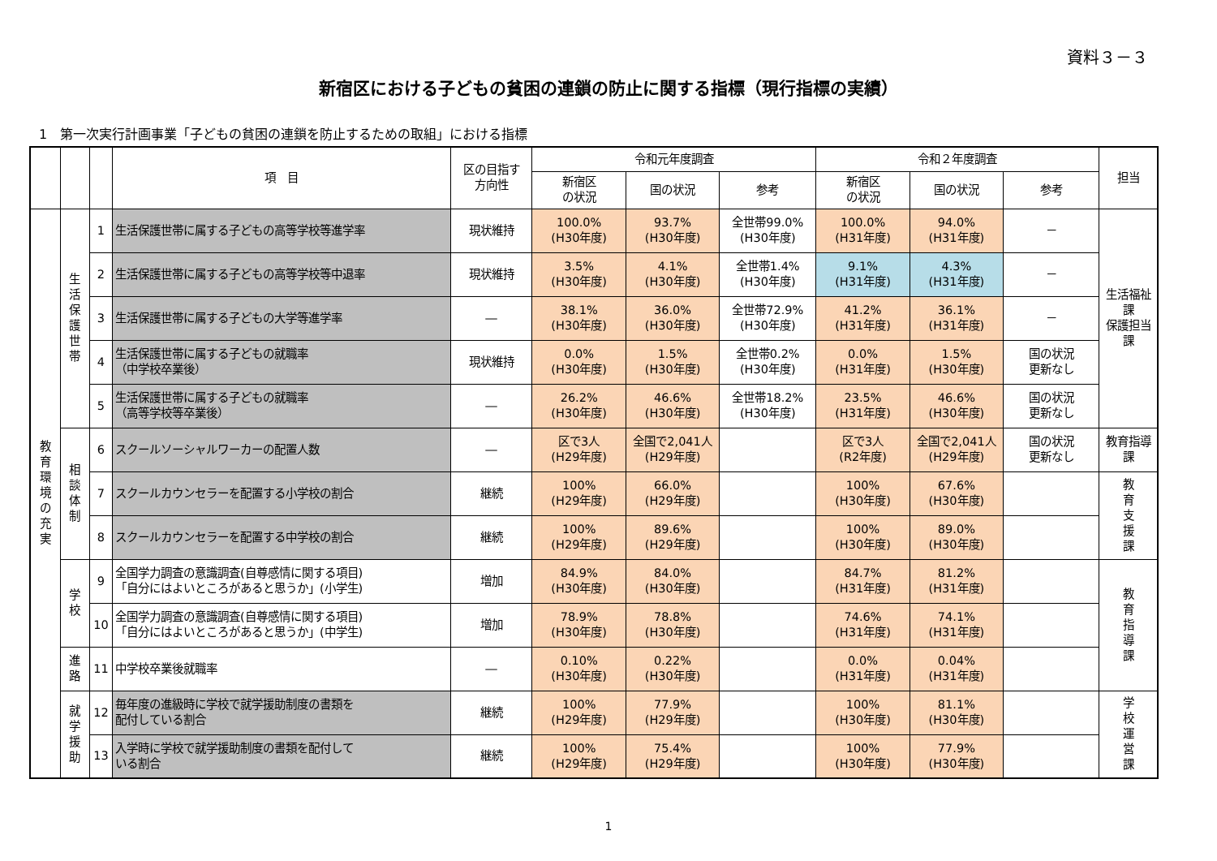資料３－３
新宿区における子どもの貧困の連鎖の防止に関する指標（現行指標の実績）
1　第一次実行計画事業「子どもの貧困の連鎖を防止するための取組」における指標
| | | | 項 目 | 区の目指す 方向性 | 令和元年度調査 | | | 令和２年度調査 | | | 担当 |
| --- | --- | --- | --- | --- | --- | --- | --- | --- | --- | --- | --- |
| | | | | | 新宿区 の状況 | 国の状況 | 参考 | 新宿区 の状況 | 国の状況 | 参考 | |
| 教育環境の充実 | 生活保護世帯 | 1 | 生活保護世帯に属する子どもの高等学校等進学率 | 現状維持 | 100.0% (H30年度) | 93.7% (H30年度) | 全世帯99.0% (H30年度) | 100.0% (H31年度) | 94.0% (H31年度) | － | 生活福祉課 保護担当課 |
| | | 2 | 生活保護世帯に属する子どもの高等学校等中退率 | 現状維持 | 3.5% (H30年度) | 4.1% (H30年度) | 全世帯1.4% (H30年度) | 9.1% (H31年度) | 4.3% (H31年度) | － | |
| | | 3 | 生活保護世帯に属する子どもの大学等進学率 | ― | 38.1% (H30年度) | 36.0% (H30年度) | 全世帯72.9% (H30年度) | 41.2% (H31年度) | 36.1% (H31年度) | － | |
| | | 4 | 生活保護世帯に属する子どもの就職率 （中学校卒業後） | 現状維持 | 0.0% (H30年度) | 1.5% (H30年度) | 全世帯0.2% (H30年度) | 0.0% (H31年度) | 1.5% (H30年度) | 国の状況 更新なし | |
| | | 5 | 生活保護世帯に属する子どもの就職率 （高等学校等卒業後） | ― | 26.2% (H30年度) | 46.6% (H30年度) | 全世帯18.2% (H30年度) | 23.5% (H31年度) | 46.6% (H30年度) | 国の状況 更新なし | |
| | 相談体制 | 6 | スクールソーシャルワーカーの配置人数 | ― | 区で3人 (H29年度) | 全国で2,041人 (H29年度) | | 区で3人 (R2年度) | 全国で2,041人 (H29年度) | 国の状況 更新なし | 教育指導課 |
| | | 7 | スクールカウンセラーを配置する小学校の割合 | 継続 | 100% (H29年度) | 66.0% (H29年度) | | 100% (H30年度) | 67.6% (H30年度) | | 教育支援課 |
| | | 8 | スクールカウンセラーを配置する中学校の割合 | 継続 | 100% (H29年度) | 89.6% (H29年度) | | 100% (H30年度) | 89.0% (H30年度) | | |
| | 学校 | 9 | 全国学力調査の意識調査(自尊感情に関する項目) 「自分にはよいところがあると思うか」(小学生) | 増加 | 84.9% (H30年度) | 84.0% (H30年度) | | 84.7% (H31年度) | 81.2% (H31年度) | | 教育指導課 |
| | | 10 | 全国学力調査の意識調査(自尊感情に関する項目) 「自分にはよいところがあると思うか」(中学生) | 増加 | 78.9% (H30年度) | 78.8% (H30年度) | | 74.6% (H31年度) | 74.1% (H31年度) | | |
| | 進路 | 11 | 中学校卒業後就職率 | ― | 0.10% (H30年度) | 0.22% (H30年度) | | 0.0% (H31年度) | 0.04% (H31年度) | | |
| | 就学援助 | 12 | 毎年度の進級時に学校で就学援助制度の書類を 配付している割合 | 継続 | 100% (H29年度) | 77.9% (H29年度) | | 100% (H30年度) | 81.1% (H30年度) | | 学校運営課 |
| | | 13 | 入学時に学校で就学援助制度の書類を配付して いる割合 | 継続 | 100% (H29年度) | 75.4% (H29年度) | | 100% (H30年度) | 77.9% (H30年度) | | |
1